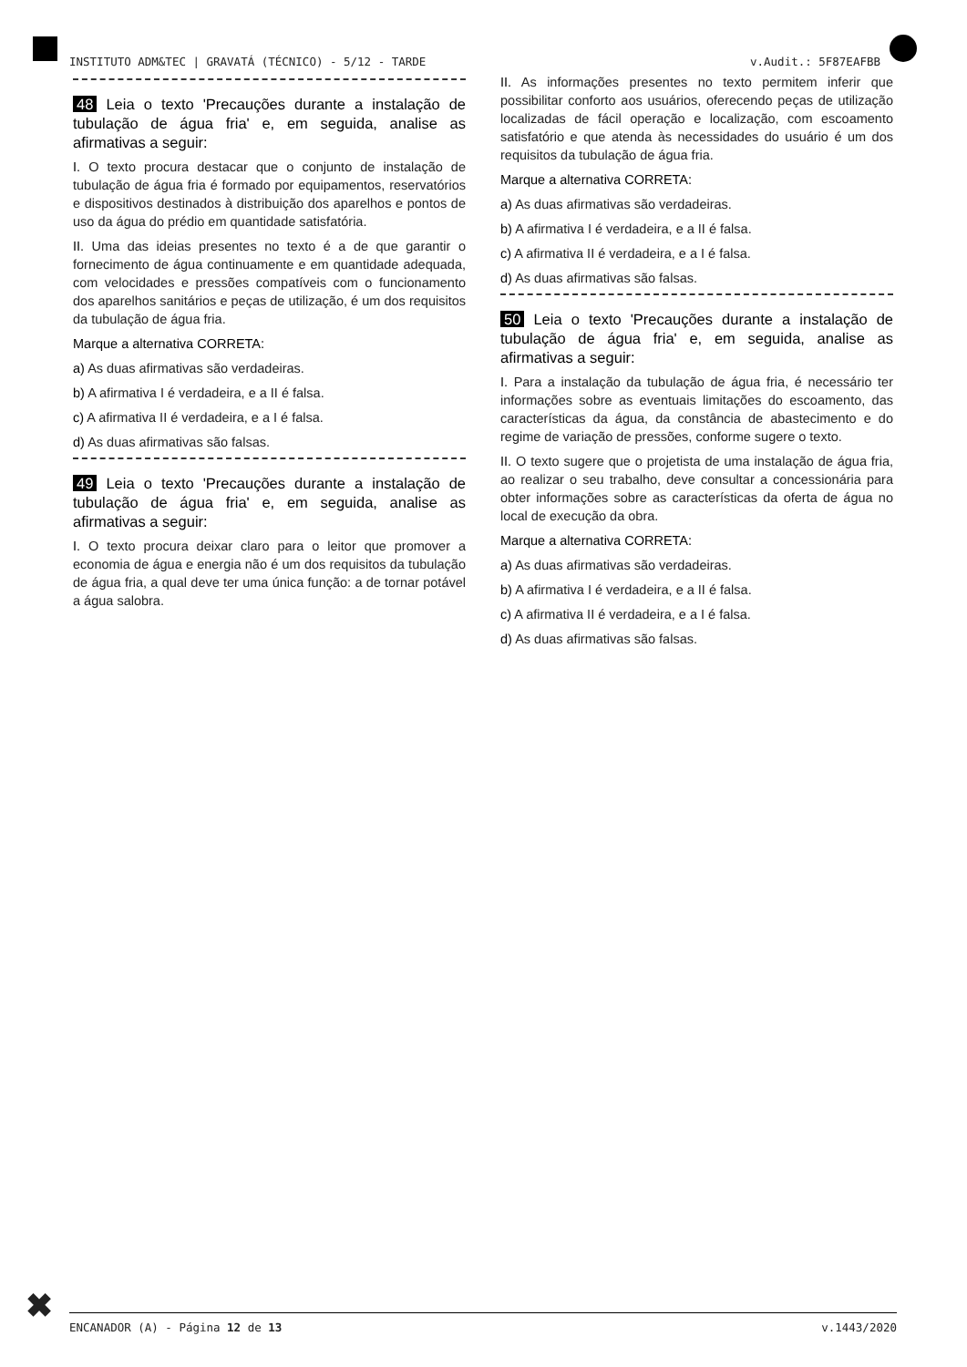INSTITUTO ADM&TEC | GRAVATÁ (TÉCNICO) - 5/12 - TARDE v.Audit.: 5F87EAFBB
48 Leia o texto 'Precauções durante a instalação de tubulação de água fria' e, em seguida, analise as afirmativas a seguir:
I. O texto procura destacar que o conjunto de instalação de tubulação de água fria é formado por equipamentos, reservatórios e dispositivos destinados à distribuição dos aparelhos e pontos de uso da água do prédio em quantidade satisfatória.
II. Uma das ideias presentes no texto é a de que garantir o fornecimento de água continuamente e em quantidade adequada, com velocidades e pressões compatíveis com o funcionamento dos aparelhos sanitários e peças de utilização, é um dos requisitos da tubulação de água fria.
Marque a alternativa CORRETA:
a) As duas afirmativas são verdadeiras.
b) A afirmativa I é verdadeira, e a II é falsa.
c) A afirmativa II é verdadeira, e a I é falsa.
d) As duas afirmativas são falsas.
49 Leia o texto 'Precauções durante a instalação de tubulação de água fria' e, em seguida, analise as afirmativas a seguir:
I. O texto procura deixar claro para o leitor que promover a economia de água e energia não é um dos requisitos da tubulação de água fria, a qual deve ter uma única função: a de tornar potável a água salobra.
II. As informações presentes no texto permitem inferir que possibilitar conforto aos usuários, oferecendo peças de utilização localizadas de fácil operação e localização, com escoamento satisfatório e que atenda às necessidades do usuário é um dos requisitos da tubulação de água fria.
Marque a alternativa CORRETA:
a) As duas afirmativas são verdadeiras.
b) A afirmativa I é verdadeira, e a II é falsa.
c) A afirmativa II é verdadeira, e a I é falsa.
d) As duas afirmativas são falsas.
50 Leia o texto 'Precauções durante a instalação de tubulação de água fria' e, em seguida, analise as afirmativas a seguir:
I. Para a instalação da tubulação de água fria, é necessário ter informações sobre as eventuais limitações do escoamento, das características da água, da constância de abastecimento e do regime de variação de pressões, conforme sugere o texto.
II. O texto sugere que o projetista de uma instalação de água fria, ao realizar o seu trabalho, deve consultar a concessionária para obter informações sobre as características da oferta de água no local de execução da obra.
Marque a alternativa CORRETA:
a) As duas afirmativas são verdadeiras.
b) A afirmativa I é verdadeira, e a II é falsa.
c) A afirmativa II é verdadeira, e a I é falsa.
d) As duas afirmativas são falsas.
✖ ENCANADOR (A) - Página 12 de 13 v.1443/2020